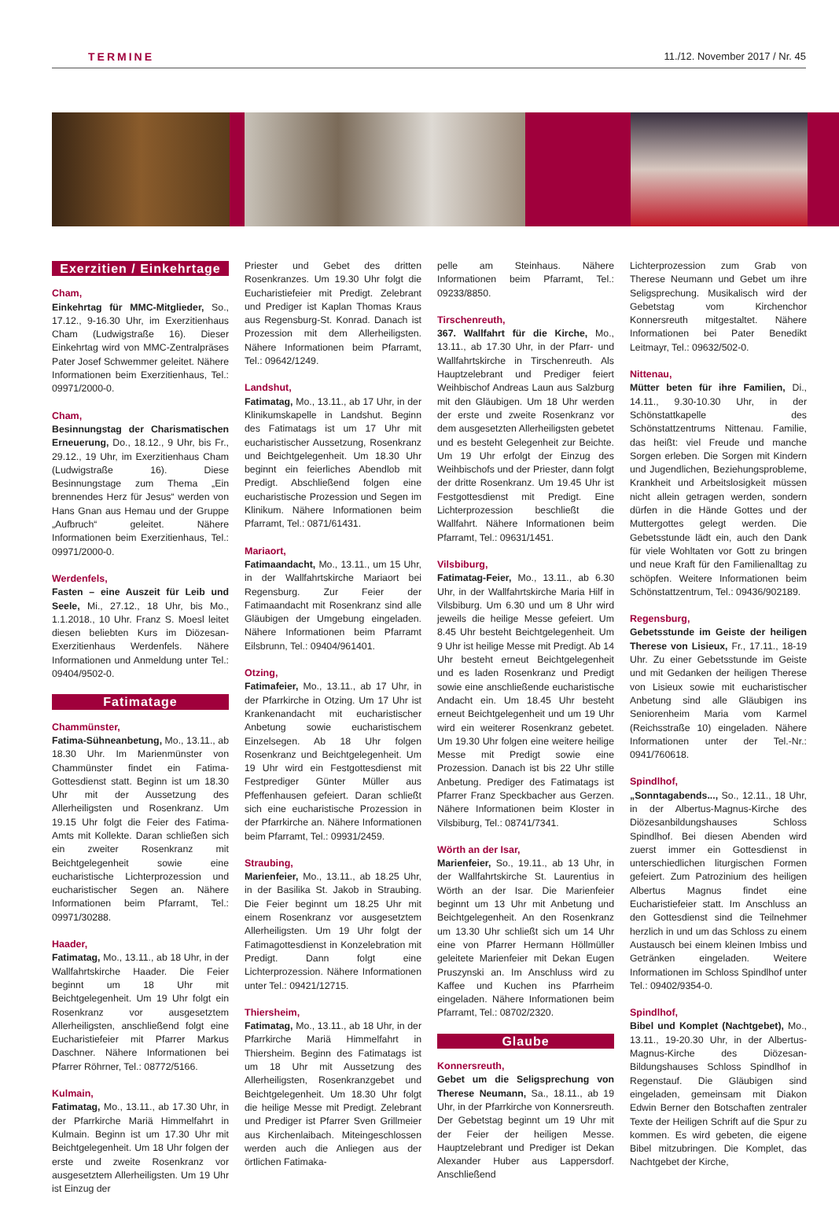TERMINE 11./12. November 2017 / Nr. 45
Exerzitien / Einkehrtage
Cham,
Einkehrtag für MMC-Mitglieder, So., 17.12., 9-16.30 Uhr, im Exerzitienhaus Cham (Ludwigstraße 16). Dieser Einkehrtag wird von MMC-Zentralpräses Pater Josef Schwemmer geleitet. Nähere Informationen beim Exerzitienhaus, Tel.: 09971/2000-0.
Cham,
Besinnungstag der Charismatischen Erneuerung, Do., 18.12., 9 Uhr, bis Fr., 29.12., 19 Uhr, im Exerzitienhaus Cham (Ludwigstraße 16). Diese Besinnungstage zum Thema „Ein brennendes Herz für Jesus“ werden von Hans Gnan aus Hemau und der Gruppe „Aufbruch“ geleitet. Nähere Informationen beim Exerzitienhaus, Tel.: 09971/2000-0.
Werdenfels,
Fasten – eine Auszeit für Leib und Seele, Mi., 27.12., 18 Uhr, bis Mo., 1.1.2018., 10 Uhr. Franz S. Moesl leitet diesen beliebten Kurs im Diözesan-Exerzitienhaus Werdenfels. Nähere Informationen und Anmeldung unter Tel.: 09404/9502-0.
Fatimatage
Chammünster,
Fatima-Sühneanbetung, Mo., 13.11., ab 18.30 Uhr. Im Marienmünster von Chammünster findet ein Fatima-Gottesdienst statt. Beginn ist um 18.30 Uhr mit der Aussetzung des Allerheiligsten und Rosenkranz. Um 19.15 Uhr folgt die Feier des Fatima-Amts mit Kollekte. Daran schließen sich ein zweiter Rosenkranz mit Beichtgelegenheit sowie eine eucharistische Lichterprozession und eucharistischer Segen an. Nähere Informationen beim Pfarramt, Tel.: 09971/30288.
Haader,
Fatimatag, Mo., 13.11., ab 18 Uhr, in der Wallfahrtskirche Haader. Die Feier beginnt um 18 Uhr mit Beichtgelegenheit. Um 19 Uhr folgt ein Rosenkranz vor ausgesetztem Allerheiligsten, anschließend folgt eine Eucharistiefeier mit Pfarrer Markus Daschner. Nähere Informationen bei Pfarrer Röhrner, Tel.: 08772/5166.
Kulmain,
Fatimatag, Mo., 13.11., ab 17.30 Uhr, in der Pfarrkirche Mariä Himmelfahrt in Kulmain. Beginn ist um 17.30 Uhr mit Beichtgelegenheit. Um 18 Uhr folgen der erste und zweite Rosenkranz vor ausgesetztem Allerheiligsten. Um 19 Uhr ist Einzug der
Priester und Gebet des dritten Rosenkranzes. Um 19.30 Uhr folgt die Eucharistiefeier mit Predigt. Zelebrant und Prediger ist Kaplan Thomas Kraus aus Regensburg-St. Konrad. Danach ist Prozession mit dem Allerheiligsten. Nähere Informationen beim Pfarramt, Tel.: 09642/1249.
Landshut,
Fatimatag, Mo., 13.11., ab 17 Uhr, in der Klinikumskapelle in Landshut. Beginn des Fatimatags ist um 17 Uhr mit eucharistischer Aussetzung, Rosenkranz und Beichtgelegenheit. Um 18.30 Uhr beginnt ein feierliches Abendlob mit Predigt. Abschließend folgen eine eucharistische Prozession und Segen im Klinikum. Nähere Informationen beim Pfarramt, Tel.: 0871/61431.
Mariaort,
Fatimaandacht, Mo., 13.11., um 15 Uhr, in der Wallfahrtskirche Mariaort bei Regensburg. Zur Feier der Fatimaandacht mit Rosenkranz sind alle Gläubigen der Umgebung eingeladen. Nähere Informationen beim Pfarramt Eilsbrunn, Tel.: 09404/961401.
Otzing,
Fatimafeier, Mo., 13.11., ab 17 Uhr, in der Pfarrkirche in Otzing. Um 17 Uhr ist Krankenandacht mit eucharistischer Anbetung sowie eucharistischem Einzelsegen. Ab 18 Uhr folgen Rosenkranz und Beichtgelegenheit. Um 19 Uhr wird ein Festgottesdienst mit Festprediger Günter Müller aus Pfeffenhausen gefeiert. Daran schließt sich eine eucharistische Prozession in der Pfarrkirche an. Nähere Informationen beim Pfarramt, Tel.: 09931/2459.
Straubing,
Marienfeier, Mo., 13.11., ab 18.25 Uhr, in der Basilika St. Jakob in Straubing. Die Feier beginnt um 18.25 Uhr mit einem Rosenkranz vor ausgesetztem Allerheiligsten. Um 19 Uhr folgt der Fatimagottesdienst in Konzelebration mit Predigt. Dann folgt eine Lichterprozession. Nähere Informationen unter Tel.: 09421/12715.
Thiersheim,
Fatimatag, Mo., 13.11., ab 18 Uhr, in der Pfarrkirche Mariä Himmelfahrt in Thiersheim. Beginn des Fatimatags ist um 18 Uhr mit Aussetzung des Allerheiligsten, Rosenkranzgebet und Beichtgelegenheit. Um 18.30 Uhr folgt die heilige Messe mit Predigt. Zelebrant und Prediger ist Pfarrer Sven Grillmeier aus Kirchenlaibach. Miteingeschlossen werden auch die Anliegen aus der örtlichen Fatimaka-
pelle am Steinhaus. Nähere Informationen beim Pfarramt, Tel.: 09233/8850.
Tirschenreuth,
367. Wallfahrt für die Kirche, Mo., 13.11., ab 17.30 Uhr, in der Pfarr- und Wallfahrtskirche in Tirschenreuth. Als Hauptzelebrant und Prediger feiert Weihbischof Andreas Laun aus Salzburg mit den Gläubigen. Um 18 Uhr werden der erste und zweite Rosenkranz vor dem ausgesetzten Allerheiligsten gebetet und es besteht Gelegenheit zur Beichte. Um 19 Uhr erfolgt der Einzug des Weihbischofs und der Priester, dann folgt der dritte Rosenkranz. Um 19.45 Uhr ist Festgottesdienst mit Predigt. Eine Lichterprozession beschließt die Wallfahrt. Nähere Informationen beim Pfarramt, Tel.: 09631/1451.
Vilsbiburg,
Fatimatag-Feier, Mo., 13.11., ab 6.30 Uhr, in der Wallfahrtskirche Maria Hilf in Vilsbiburg. Um 6.30 und um 8 Uhr wird jeweils die heilige Messe gefeiert. Um 8.45 Uhr besteht Beichtgelegenheit. Um 9 Uhr ist heilige Messe mit Predigt. Ab 14 Uhr besteht erneut Beichtgelegenheit und es laden Rosenkranz und Predigt sowie eine anschließende eucharistische Andacht ein. Um 18.45 Uhr besteht erneut Beichtgelegenheit und um 19 Uhr wird ein weiterer Rosenkranz gebetet. Um 19.30 Uhr folgen eine weitere heilige Messe mit Predigt sowie eine Prozession. Danach ist bis 22 Uhr stille Anbetung. Prediger des Fatimatags ist Pfarrer Franz Speckbacher aus Gerzen. Nähere Informationen beim Kloster in Vilsbiburg, Tel.: 08741/7341.
Wörth an der Isar,
Marienfeier, So., 19.11., ab 13 Uhr, in der Wallfahrtskirche St. Laurentius in Wörth an der Isar. Die Marienfeier beginnt um 13 Uhr mit Anbetung und Beichtgelegenheit. An den Rosenkranz um 13.30 Uhr schließt sich um 14 Uhr eine von Pfarrer Hermann Höllmüller geleitete Marienfeier mit Dekan Eugen Pruszynski an. Im Anschluss wird zu Kaffee und Kuchen ins Pfarrheim eingeladen. Nähere Informationen beim Pfarramt, Tel.: 08702/2320.
Glaube
Konnersreuth,
Gebet um die Seligsprechung von Therese Neumann, Sa., 18.11., ab 19 Uhr, in der Pfarrkirche von Konnersreuth. Der Gebetstag beginnt um 19 Uhr mit der Feier der heiligen Messe. Hauptzelebrant und Prediger ist Dekan Alexander Huber aus Lappersdorf. Anschließend
Lichterprozession zum Grab von Therese Neumann und Gebet um ihre Seligsprechung. Musikalisch wird der Gebetstag vom Kirchenchor Konnersreuth mitgestaltet. Nähere Informationen bei Pater Benedikt Leitmayr, Tel.: 09632/502-0.
Nittenau,
Mütter beten für ihre Familien, Di., 14.11., 9.30-10.30 Uhr, in der Schönstattkapelle des Schönstattzentrums Nittenau. Familie, das heißt: viel Freude und manche Sorgen erleben. Die Sorgen mit Kindern und Jugendlichen, Beziehungsprobleme, Krankheit und Arbeitslosigkeit müssen nicht allein getragen werden, sondern dürfen in die Hände Gottes und der Muttergottes gelegt werden. Die Gebetsstunde lädt ein, auch den Dank für viele Wohltaten vor Gott zu bringen und neue Kraft für den Familienalltag zu schöpfen. Weitere Informationen beim Schönstattzentrum, Tel.: 09436/902189.
Regensburg,
Gebetsstunde im Geiste der heiligen Therese von Lisieux, Fr., 17.11., 18-19 Uhr. Zu einer Gebetsstunde im Geiste und mit Gedanken der heiligen Therese von Lisieux sowie mit eucharistischer Anbetung sind alle Gläubigen ins Seniorenheim Maria vom Karmel (Reichsstraße 10) eingeladen. Nähere Informationen unter der Tel.-Nr.: 0941/760618.
Spindlhof,
„Sonntagabends..., So., 12.11., 18 Uhr, in der Albertus-Magnus-Kirche des Diözesanbildungshauses Schloss Spindlhof. Bei diesen Abenden wird zuerst immer ein Gottesdienst in unterschiedlichen liturgischen Formen gefeiert. Zum Patrozinium des heiligen Albertus Magnus findet eine Eucharistiefeier statt. Im Anschluss an den Gottesdienst sind die Teilnehmer herzlich in und um das Schloss zu einem Austausch bei einem kleinen Imbiss und Getränken eingeladen. Weitere Informationen im Schloss Spindlhof unter Tel.: 09402/9354-0.
Spindlhof,
Bibel und Komplet (Nachtgebet), Mo., 13.11., 19-20.30 Uhr, in der Albertus-Magnus-Kirche des Diözesan-Bildungshauses Schloss Spindlhof in Regenstauf. Die Gläubigen sind eingeladen, gemeinsam mit Diakon Edwin Berner den Botschaften zentraler Texte der Heiligen Schrift auf die Spur zu kommen. Es wird gebeten, die eigene Bibel mitzubringen. Die Komplet, das Nachtgebet der Kirche,